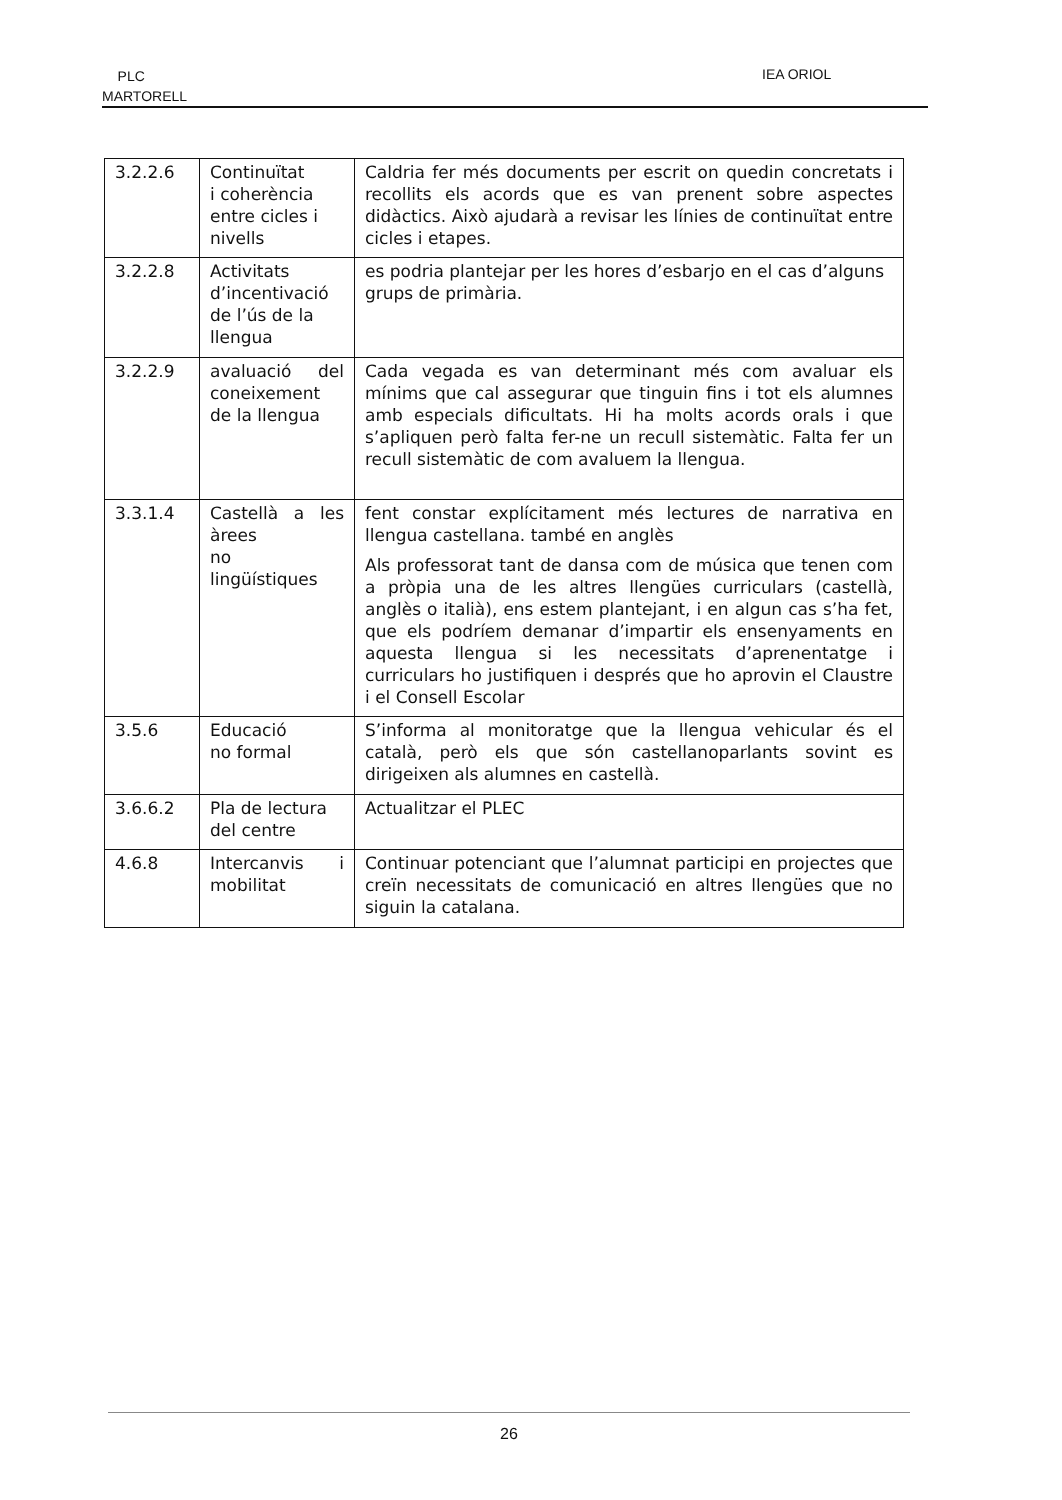PLC
MARTORELL
IEA ORIOL
| 3.2.2.6 | Continuïtat i coherència entre cicles i nivells | Caldria fer més documents per escrit on quedin concretats i recollits els acords que es van prenent sobre aspectes didàctics. Això ajudarà a revisar les línies de continuïtat entre cicles i etapes. |
| 3.2.2.8 | Activitats d’incentivació de l’ús de la llengua | es podria plantejar per les hores d’esbarjo en el cas d’alguns grups de primària. |
| 3.2.2.9 | avaluació del coneixement de la llengua | Cada vegada es van determinant més com avaluar els mínims que cal assegurar que tinguin fins i tot els alumnes amb especials dificultats. Hi ha molts acords orals i que s’apliquen però falta fer-ne un recull sistemàtic. Falta fer un recull sistemàtic de com avaluem la llengua. |
| 3.3.1.4 | Castellà a les àrees no lingüístiques | fent constar explícitament més lectures de narrativa en llengua castellana. també en anglès Als professorat tant de dansa com de música que tenen com a pròpia una de les altres llengües curriculars (castellà, anglès o italià), ens estem plantejant, i en algun cas s’ha fet, que els podríem demanar d’impartir els ensenyaments en aquesta llengua si les necessitats d’aprenentatge i curriculars ho justifiquen i després que ho aprovin el Claustre i el Consell Escolar |
| 3.5.6 | Educació no formal | S’informa al monitoratge que la llengua vehicular és el català, però els que són castellanoparlants sovint es dirigeixen als alumnes en castellà. |
| 3.6.6.2 | Pla de lectura del centre | Actualitzar el PLEC |
| 4.6.8 | Intercanvis i mobilitat | Continuar potenciant que l’alumnat participi en projectes que creïn necessitats de comunicació en altres llengües que no siguin la catalana. |
26